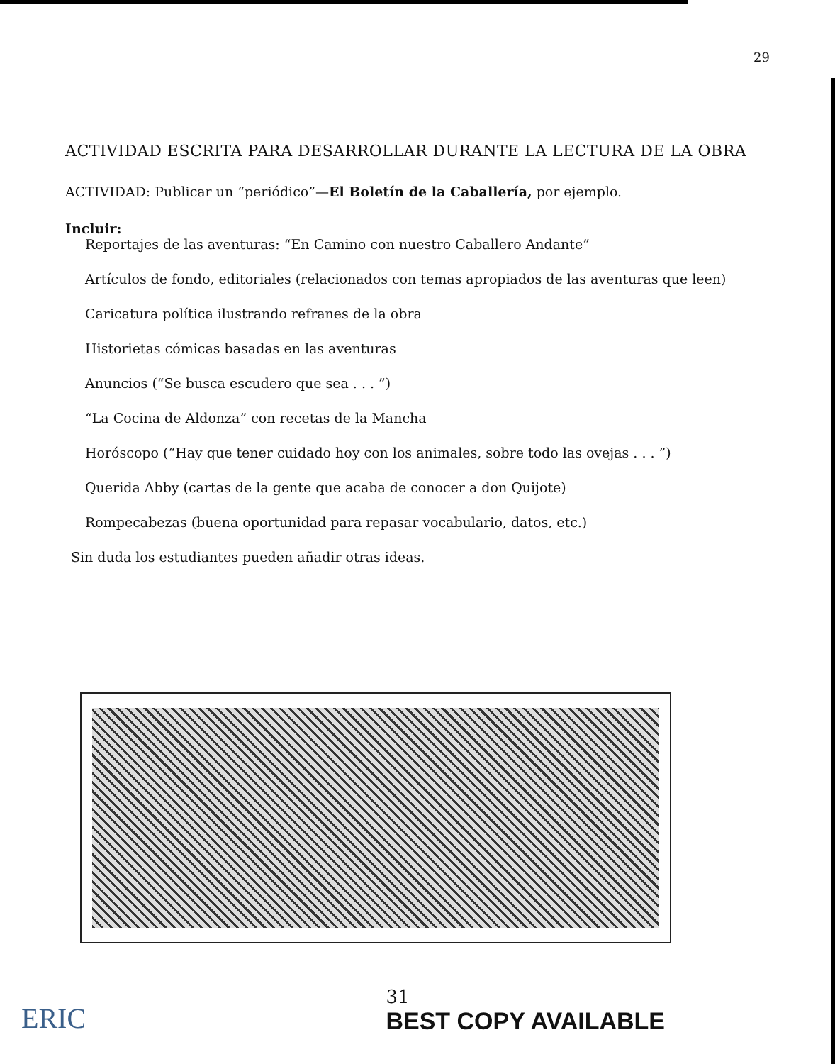29
ACTIVIDAD ESCRITA PARA DESARROLLAR DURANTE LA LECTURA DE LA OBRA
ACTIVIDAD: Publicar un “periódico”—El Boletín de la Caballería, por ejemplo.
Incluir:
Reportajes de las aventuras: “En Camino con nuestro Caballero Andante”
Artículos de fondo, editoriales (relacionados con temas apropiados de las aventuras que leen)
Caricatura política ilustrando refranes de la obra
Historietas cómicas basadas en las aventuras
Anuncios (“Se busca escudero que sea . . . ”)
“La Cocina de Aldonza” con recetas de la Mancha
Horóscopo (“Hay que tener cuidado hoy con los animales, sobre todo las ovejas . . . ”)
Querida Abby (cartas de la gente que acaba de conocer a don Quijote)
Rompecabezas (buena oportunidad para repasar vocabulario, datos, etc.)
Sin duda los estudiantes pueden añadir otras ideas.
ERIC 31
BEST COPY AVAILABLE